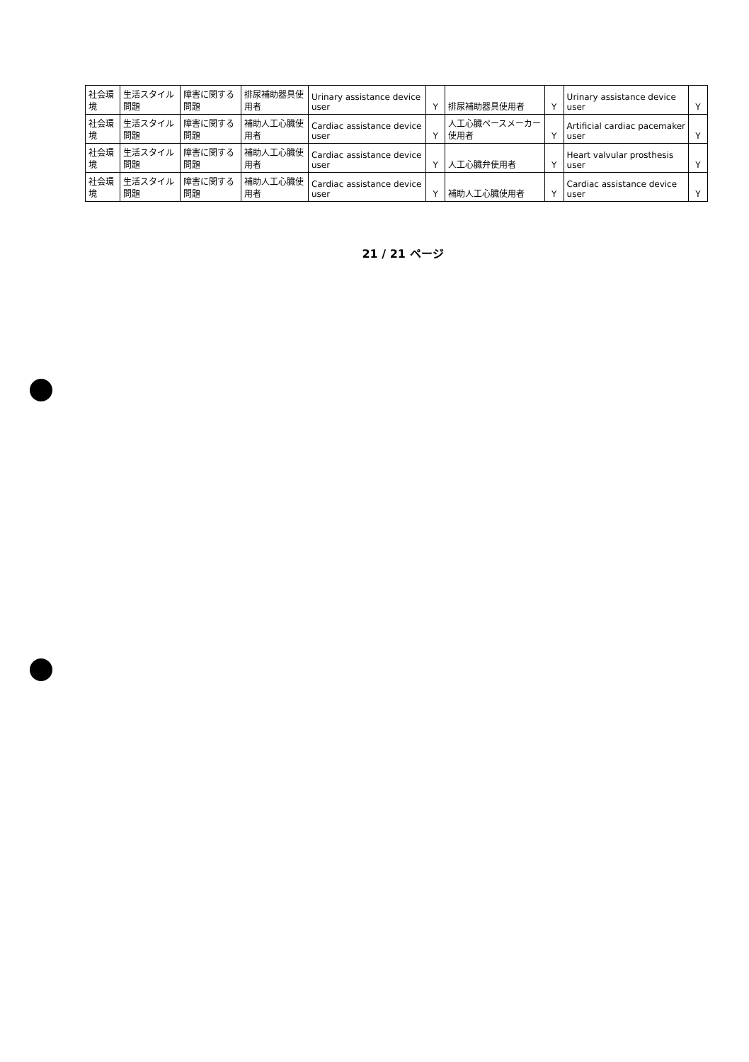| 社会環境 | 生活スタイル問題 | 障害に関する問題 | 排尿補助器具使用者 | Urinary assistance device user | Y | 排尿補助器具使用者 | Y | Urinary assistance device user | Y |
| 社会環境 | 生活スタイル問題 | 障害に関する問題 | 補助人工心臓使用者 | Cardiac assistance device user | Y | 人工心臓ペースメーカー使用者 | Y | Artificial cardiac pacemaker user | Y |
| 社会環境 | 生活スタイル問題 | 障害に関する問題 | 補助人工心臓使用者 | Cardiac assistance device user | Y | 人工心臓弁使用者 | Y | Heart valvular prosthesis user | Y |
| 社会環境 | 生活スタイル問題 | 障害に関する問題 | 補助人工心臓使用者 | Cardiac assistance device user | Y | 補助人工心臓使用者 | Y | Cardiac assistance device user | Y |
21 / 21 ページ